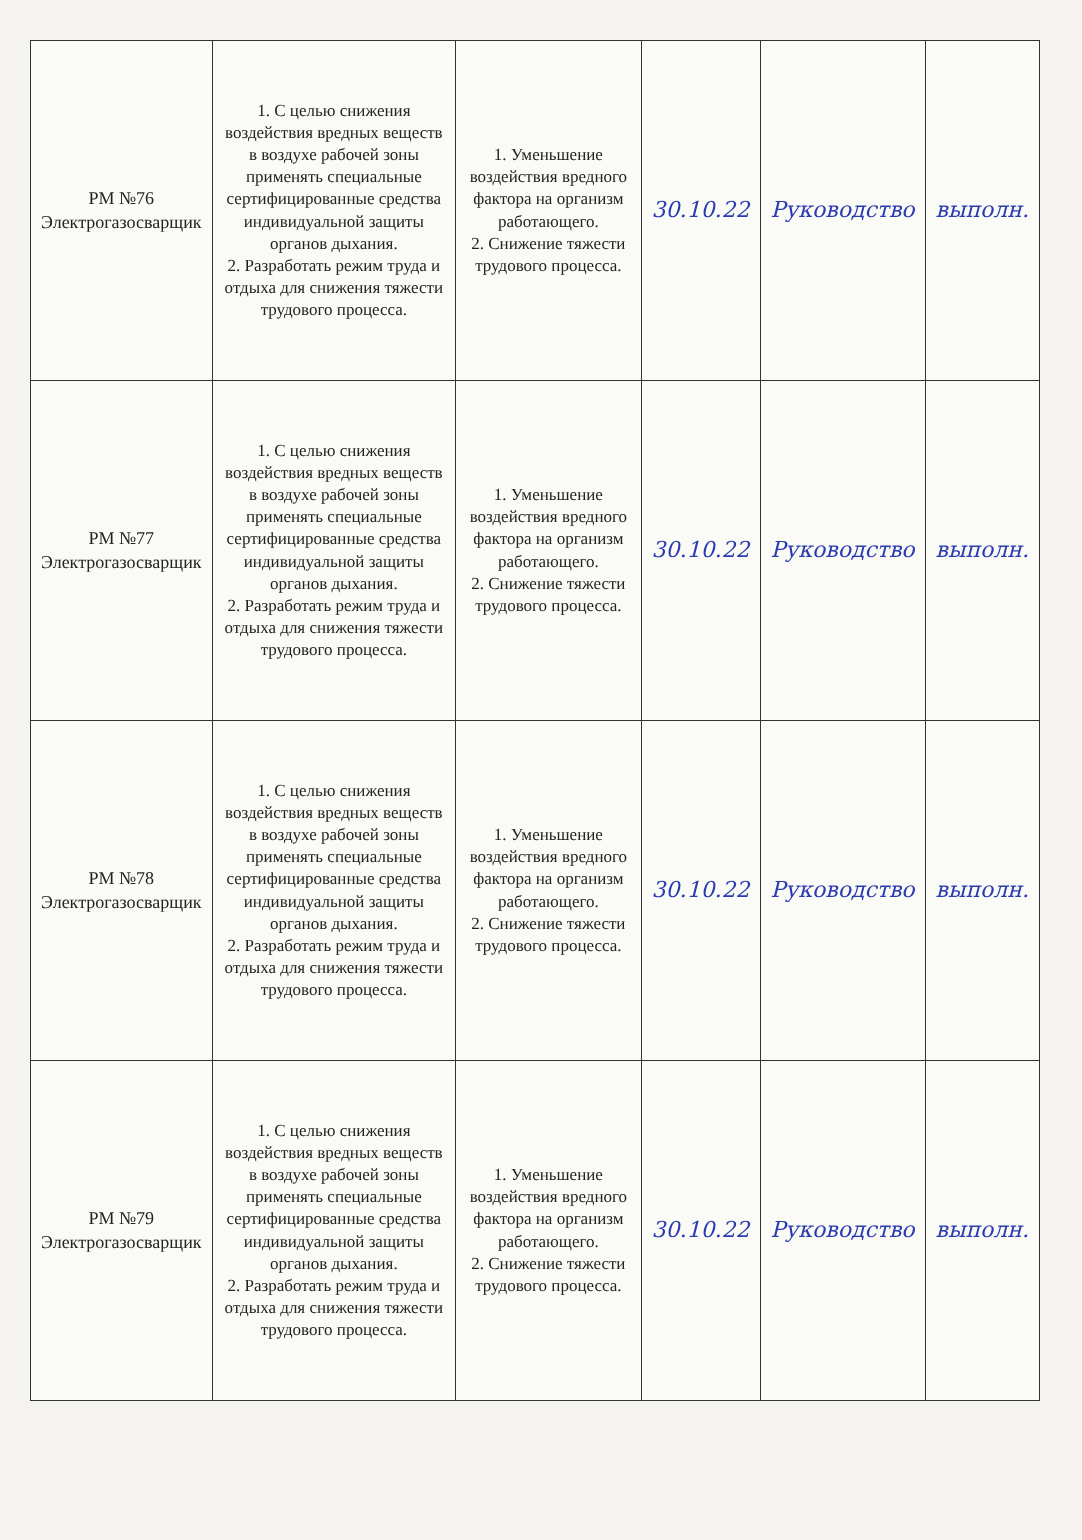| РМ №76 Электрогазосварщик | 1. С целью снижения воздействия вредных веществ в воздухе рабочей зоны применять специальные сертифицированные средства индивидуальной защиты органов дыхания. 2. Разработать режим труда и отдыха для снижения тяжести трудового процесса. | 1. Уменьшение воздействия вредного фактора на организм работающего. 2. Снижение тяжести трудового процесса. | 30.10.22 | Руководство | выполн. |
| РМ №77 Электрогазосварщик | 1. С целью снижения воздействия вредных веществ в воздухе рабочей зоны применять специальные сертифицированные средства индивидуальной защиты органов дыхания. 2. Разработать режим труда и отдыха для снижения тяжести трудового процесса. | 1. Уменьшение воздействия вредного фактора на организм работающего. 2. Снижение тяжести трудового процесса. | 30.10.22 | Руководство | выполн. |
| РМ №78 Электрогазосварщик | 1. С целью снижения воздействия вредных веществ в воздухе рабочей зоны применять специальные сертифицированные средства индивидуальной защиты органов дыхания. 2. Разработать режим труда и отдыха для снижения тяжести трудового процесса. | 1. Уменьшение воздействия вредного фактора на организм работающего. 2. Снижение тяжести трудового процесса. | 30.10.22 | Руководство | выполн. |
| РМ №79 Электрогазосварщик | 1. С целью снижения воздействия вредных веществ в воздухе рабочей зоны применять специальные сертифицированные средства индивидуальной защиты органов дыхания. 2. Разработать режим труда и отдыха для снижения тяжести трудового процесса. | 1. Уменьшение воздействия вредного фактора на организм работающего. 2. Снижение тяжести трудового процесса. | 30.10.22 | Руководство | выполн. |